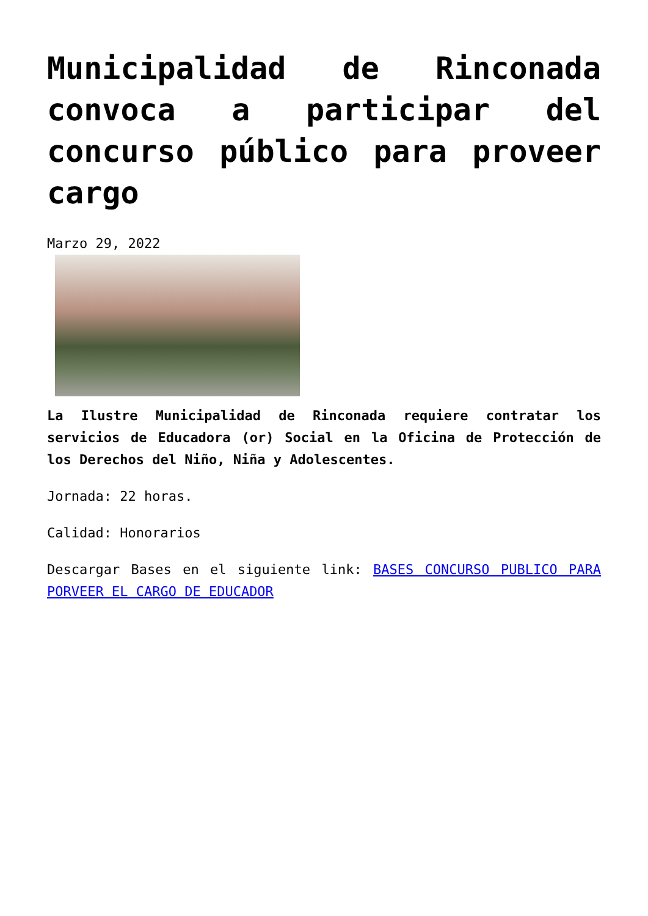Municipalidad de Rinconada convoca a participar del concurso público para proveer cargo
Marzo 29, 2022
La Ilustre Municipalidad de Rinconada requiere contratar los servicios de Educadora (or) Social en la Oficina de Protección de los Derechos del Niño, Niña y Adolescentes.
Jornada: 22 horas.
Calidad: Honorarios
Descargar Bases en el siguiente link: BASES CONCURSO PUBLICO PARA PORVEER EL CARGO DE EDUCADOR